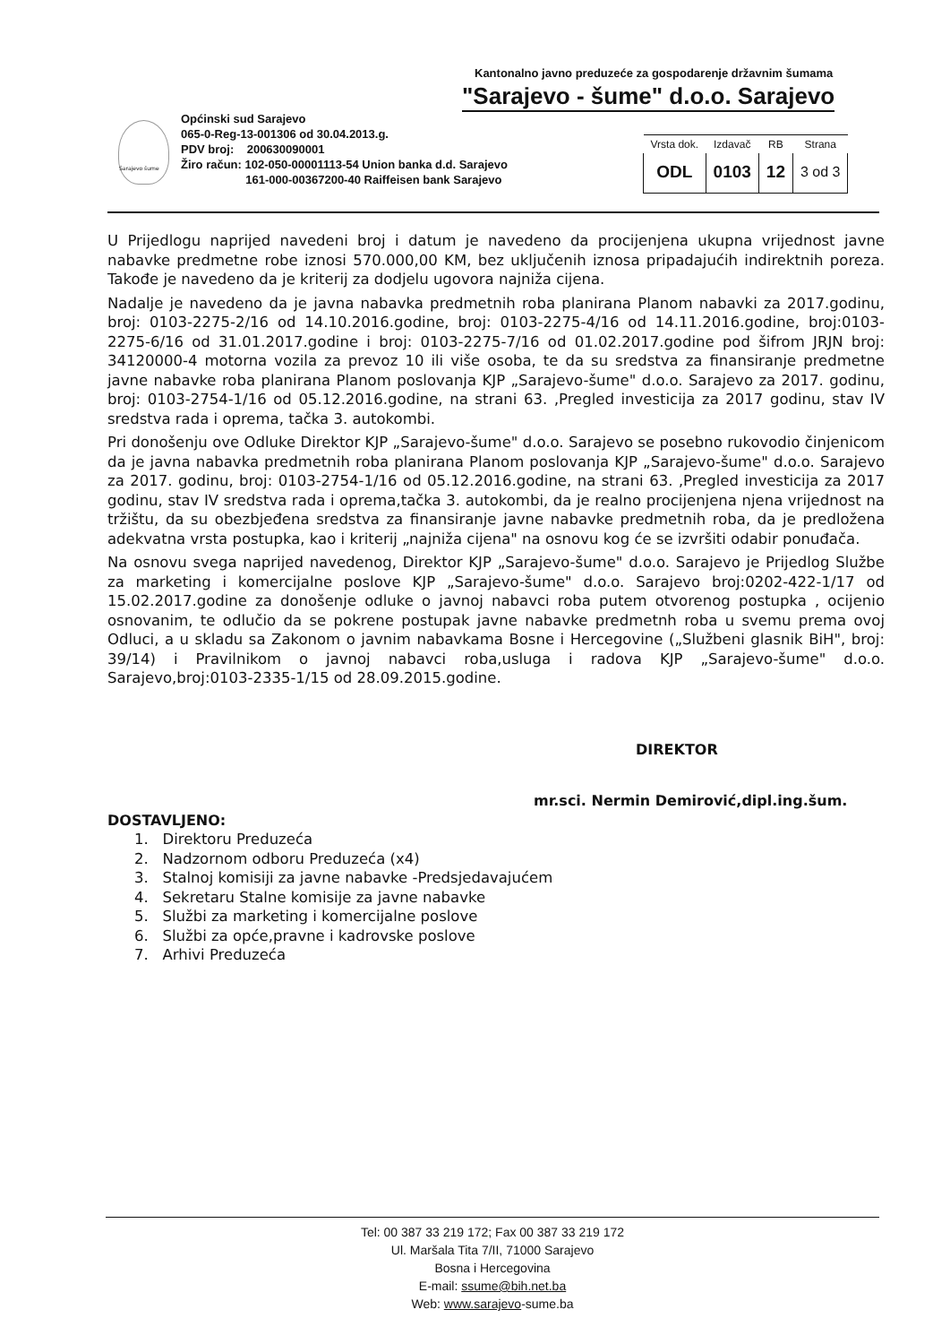Kantonalno javno preduzeće za gospodarenje državnim šumama
"Sarajevo - šume" d.o.o. Sarajevo
Sarajevo šume
Općinski sud Sarajevo
065-0-Reg-13-001306 od 30.04.2013.g.
PDV broj: 200630090001
Žiro račun: 102-050-00001113-54 Union banka d.d. Sarajevo
161-000-00367200-40 Raiffeisen bank Sarajevo
| Vrsta dok. | Izdavač | RB | Strana |
| --- | --- | --- | --- |
| ODL | 0103 | 12 | 3 od 3 |
U Prijedlogu naprijed navedeni broj i datum je navedeno da procijenjena ukupna vrijednost javne nabavke predmetne robe iznosi 570.000,00 KM, bez uključenih iznosa pripadajućih indirektnih poreza. Takođe je navedeno da je kriterij za dodjelu ugovora najniža cijena.
Nadalje je navedeno da je javna nabavka predmetnih roba planirana Planom nabavki za 2017.godinu, broj: 0103-2275-2/16 od 14.10.2016.godine, broj: 0103-2275-4/16 od 14.11.2016.godine, broj:0103-2275-6/16 od 31.01.2017.godine i broj: 0103-2275-7/16 od 01.02.2017.godine pod šifrom JRJN broj: 34120000-4 motorna vozila za prevoz 10 ili više osoba, te da su sredstva za finansiranje predmetne javne nabavke roba planirana Planom poslovanja KJP „Sarajevo-šume" d.o.o. Sarajevo za 2017. godinu, broj: 0103-2754-1/16 od 05.12.2016.godine, na strani 63. ‚Pregled investicija za 2017 godinu, stav IV sredstva rada i oprema, tačka 3. autokombi.
Pri donošenju ove Odluke Direktor KJP „Sarajevo-šume" d.o.o. Sarajevo se posebno rukovodio činjenicom da je javna nabavka predmetnih roba planirana Planom poslovanja KJP „Sarajevo-šume" d.o.o. Sarajevo za 2017. godinu, broj: 0103-2754-1/16 od 05.12.2016.godine, na strani 63. ‚Pregled investicija za 2017 godinu, stav IV sredstva rada i oprema,tačka 3. autokombi, da je realno procijenjena njena vrijednost na tržištu, da su obezbjeđena sredstva za finansiranje javne nabavke predmetnih roba, da je predložena adekvatna vrsta postupka, kao i kriterij „najniža cijena" na osnovu kog će se izvršiti odabir ponuđača.
Na osnovu svega naprijed navedenog, Direktor KJP „Sarajevo-šume" d.o.o. Sarajevo je Prijedlog Službe za marketing i komercijalne poslove KJP „Sarajevo-šume" d.o.o. Sarajevo broj:0202-422-1/17 od 15.02.2017.godine za donošenje odluke o javnoj nabavci roba putem otvorenog postupka , ocijenio osnovanim, te odlučio da se pokrene postupak javne nabavke predmetnh roba u svemu prema ovoj Odluci, a u skladu sa Zakonom o javnim nabavkama Bosne i Hercegovine („Službeni glasnik BiH", broj: 39/14) i Pravilnikom o javnoj nabavci roba,usluga i radova KJP „Sarajevo-šume" d.o.o. Sarajevo,broj:0103-2335-1/15 od 28.09.2015.godine.
DIREKTOR
mr.sci. Nermin Demirović,dipl.ing.šum.
DOSTAVLJENO:
1. Direktoru Preduzeća
2. Nadzornom odboru Preduzeća (x4)
3. Stalnoj komisiji za javne nabavke -Predsjedavajućem
4. Sekretaru Stalne komisije za javne nabavke
5. Službi za marketing i komercijalne poslove
6. Službi za opće,pravne i kadrovske poslove
7. Arhivi Preduzeća
Tel: 00 387 33 219 172; Fax 00 387 33 219 172
Ul. Maršala Tita 7/II, 71000 Sarajevo
Bosna i Hercegovina
E-mail: ssume@bih.net.ba
Web: www.sarajevo-sume.ba